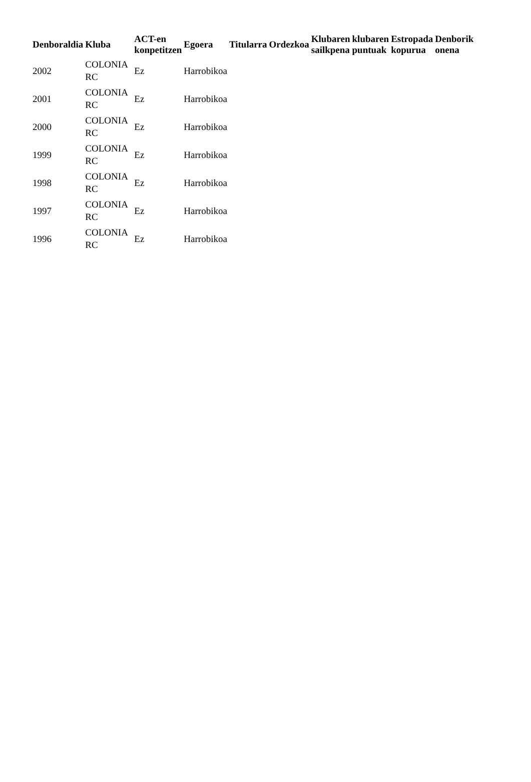| Denboraldia | Kluba | ACT-en konpetitzen | Egoera | Titularra | Ordezkoa | Klubaren sailkpena | klubaren puntuak | Estropada kopurua | Denborik onena |
| --- | --- | --- | --- | --- | --- | --- | --- | --- | --- |
| 2002 | COLONIA RC | Ez | Harrobikoa | | | | | | |
| 2001 | COLONIA RC | Ez | Harrobikoa | | | | | | |
| 2000 | COLONIA RC | Ez | Harrobikoa | | | | | | |
| 1999 | COLONIA RC | Ez | Harrobikoa | | | | | | |
| 1998 | COLONIA RC | Ez | Harrobikoa | | | | | | |
| 1997 | COLONIA RC | Ez | Harrobikoa | | | | | | |
| 1996 | COLONIA RC | Ez | Harrobikoa | | | | | | |